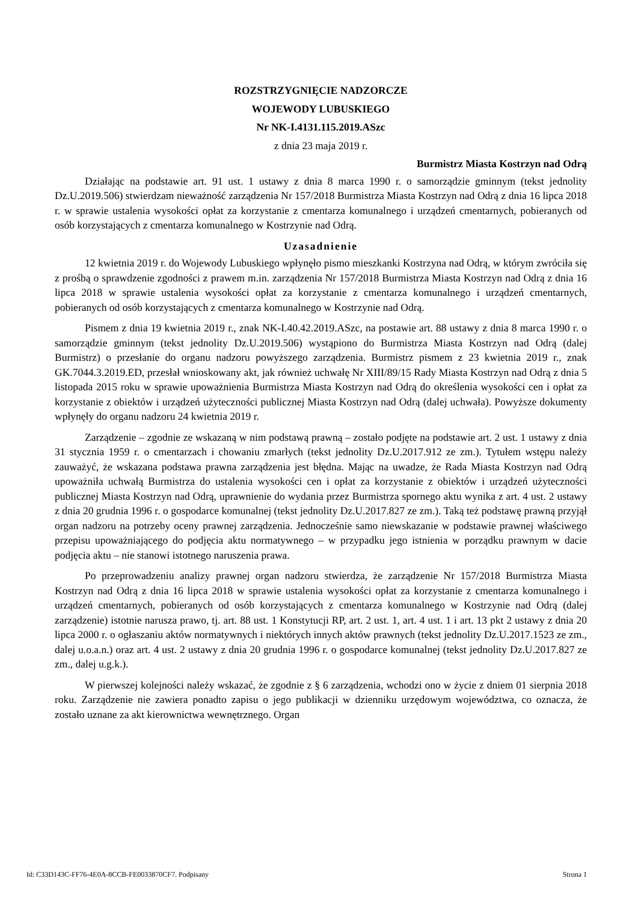ROZSTRZYGNIĘCIE NADZORCZE
WOJEWODY LUBUSKIEGO
Nr NK-I.4131.115.2019.ASzc
z dnia 23 maja 2019 r.
Burmistrz Miasta Kostrzyn nad Odrą
Działając na podstawie art. 91 ust. 1 ustawy z dnia 8 marca 1990 r. o samorządzie gminnym (tekst jednolity Dz.U.2019.506) stwierdzam nieważność zarządzenia Nr 157/2018 Burmistrza Miasta Kostrzyn nad Odrą z dnia 16 lipca 2018 r. w sprawie ustalenia wysokości opłat za korzystanie z cmentarza komunalnego i urządzeń cmentarnych, pobieranych od osób korzystających z cmentarza komunalnego w Kostrzynie nad Odrą.
Uzasadnienie
12 kwietnia 2019 r. do Wojewody Lubuskiego wpłynęło pismo mieszkanki Kostrzyna nad Odrą, w którym zwróciła się z prośbą o sprawdzenie zgodności z prawem m.in. zarządzenia Nr 157/2018 Burmistrza Miasta Kostrzyn nad Odrą z dnia 16 lipca 2018 w sprawie ustalenia wysokości opłat za korzystanie z cmentarza komunalnego i urządzeń cmentarnych, pobieranych od osób korzystających z cmentarza komunalnego w Kostrzynie nad Odrą.
Pismem z dnia 19 kwietnia 2019 r., znak NK-I.40.42.2019.ASzc, na postawie art. 88 ustawy z dnia 8 marca 1990 r. o samorządzie gminnym (tekst jednolity Dz.U.2019.506) wystąpiono do Burmistrza Miasta Kostrzyn nad Odrą (dalej Burmistrz) o przesłanie do organu nadzoru powyższego zarządzenia. Burmistrz pismem z 23 kwietnia 2019 r., znak GK.7044.3.2019.ED, przesłał wnioskowany akt, jak również uchwałę Nr XIII/89/15 Rady Miasta Kostrzyn nad Odrą z dnia 5 listopada 2015 roku w sprawie upoważnienia Burmistrza Miasta Kostrzyn nad Odrą do określenia wysokości cen i opłat za korzystanie z obiektów i urządzeń użyteczności publicznej Miasta Kostrzyn nad Odrą (dalej uchwała). Powyższe dokumenty wpłynęły do organu nadzoru 24 kwietnia 2019 r.
Zarządzenie – zgodnie ze wskazaną w nim podstawą prawną – zostało podjęte na podstawie art. 2 ust. 1 ustawy z dnia 31 stycznia 1959 r. o cmentarzach i chowaniu zmarłych (tekst jednolity Dz.U.2017.912 ze zm.). Tytułem wstępu należy zauważyć, że wskazana podstawa prawna zarządzenia jest błędna. Mając na uwadze, że Rada Miasta Kostrzyn nad Odrą upoważniła uchwałą Burmistrza do ustalenia wysokości cen i opłat za korzystanie z obiektów i urządzeń użyteczności publicznej Miasta Kostrzyn nad Odrą, uprawnienie do wydania przez Burmistrza spornego aktu wynika z art. 4 ust. 2 ustawy z dnia 20 grudnia 1996 r. o gospodarce komunalnej (tekst jednolity Dz.U.2017.827 ze zm.). Taką też podstawę prawną przyjął organ nadzoru na potrzeby oceny prawnej zarządzenia. Jednocześnie samo niewskazanie w podstawie prawnej właściwego przepisu upoważniającego do podjęcia aktu normatywnego – w przypadku jego istnienia w porządku prawnym w dacie podjęcia aktu – nie stanowi istotnego naruszenia prawa.
Po przeprowadzeniu analizy prawnej organ nadzoru stwierdza, że zarządzenie Nr 157/2018 Burmistrza Miasta Kostrzyn nad Odrą z dnia 16 lipca 2018 w sprawie ustalenia wysokości opłat za korzystanie z cmentarza komunalnego i urządzeń cmentarnych, pobieranych od osób korzystających z cmentarza komunalnego w Kostrzynie nad Odrą (dalej zarządzenie) istotnie narusza prawo, tj. art. 88 ust. 1 Konstytucji RP, art. 2 ust. 1, art. 4 ust. 1 i art. 13 pkt 2 ustawy z dnia 20 lipca 2000 r. o ogłaszaniu aktów normatywnych i niektórych innych aktów prawnych (tekst jednolity Dz.U.2017.1523 ze zm., dalej u.o.a.n.) oraz art. 4 ust. 2 ustawy z dnia 20 grudnia 1996 r. o gospodarce komunalnej (tekst jednolity Dz.U.2017.827 ze zm., dalej u.g.k.).
W pierwszej kolejności należy wskazać, że zgodnie z § 6 zarządzenia, wchodzi ono w życie z dniem 01 sierpnia 2018 roku. Zarządzenie nie zawiera ponadto zapisu o jego publikacji w dzienniku urzędowym województwa, co oznacza, że zostało uznane za akt kierownictwa wewnętrznego. Organ
Id: C33D143C-FF76-4E0A-8CCB-FE0033870CF7. Podpisany Strona 1